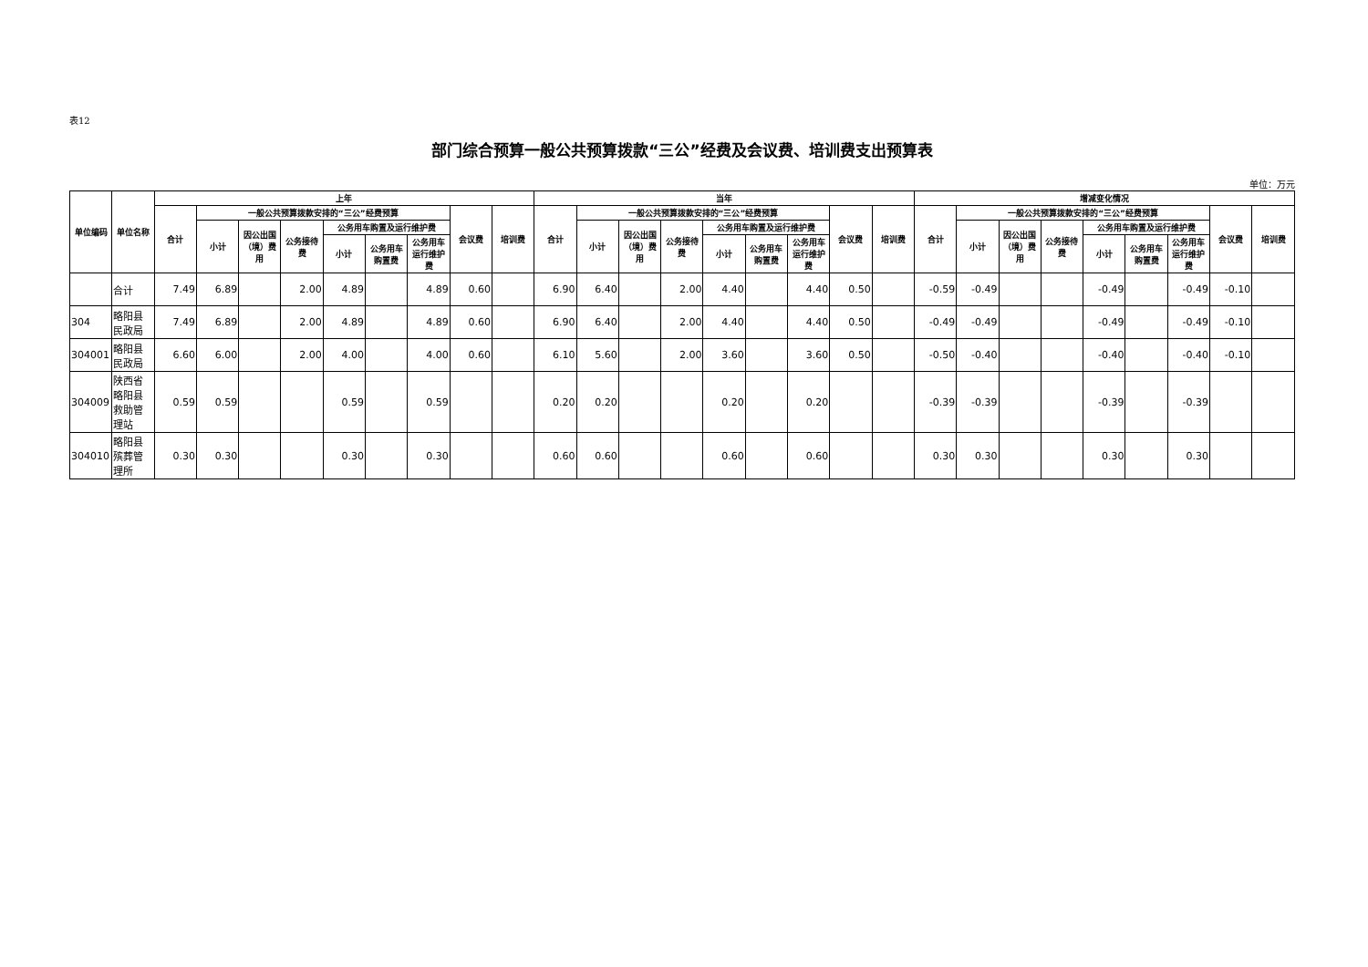表12
部门综合预算一般公共预算拨款“三公”经费及会议费、培训费支出预算表
单位：万元
| 单位编码 | 单位名称 | 上年 | | | | | | | | | 当年 | | | | | | | | | 增减变化情况 | | | | | | | | |
| --- | --- | --- | --- | --- | --- | --- | --- | --- | --- | --- | --- | --- | --- | --- | --- | --- | --- | --- | --- | --- | --- | --- | --- | --- | --- | --- | --- | --- |
| | | 合计 | 一般公共预算拨款安排的“三公”经费预算 | | | | | | 会议费 | 培训费 | 合计 | 一般公共预算拨款安排的“三公”经费预算 | | | | | | 会议费 | 培训费 | 合计 | 一般公共预算拨款安排的“三公”经费预算 | | | | | | 会议费 | 培训费 |
| | | | 小计 | 因公出国（境）费用 | 公务接待费 | 公务用车购置及运行维护费 | | | | | | 小计 | 因公出国（境）费用 | 公务接待费 | 公务用车购置及运行维护费 | | | | | | 小计 | 因公出国（境）费用 | 公务接待费 | 公务用车购置及运行维护费 | | | | |
| | | | | | | 小计 | 公务用车购置费 | 公务用车运行维护费 | | | | | | | 小计 | 公务用车购置费 | 公务用车运行维护费 | | | | | | | 小计 | 公务用车购置费 | 公务用车运行维护费 | | |
| | 合计 | 7.49 | 6.89 | | 2.00 | 4.89 | | 4.89 | 0.60 | | 6.90 | 6.40 | | 2.00 | 4.40 | | 4.40 | 0.50 | | -0.59 | -0.49 | | | -0.49 | | -0.49 | -0.10 | |
| 304 | 略阳县民政局 | 7.49 | 6.89 | | 2.00 | 4.89 | | 4.89 | 0.60 | | 6.90 | 6.40 | | 2.00 | 4.40 | | 4.40 | 0.50 | | -0.49 | -0.49 | | | -0.49 | | -0.49 | -0.10 | |
| 304001 | 略阳县民政局 | 6.60 | 6.00 | | 2.00 | 4.00 | | 4.00 | 0.60 | | 6.10 | 5.60 | | 2.00 | 3.60 | | 3.60 | 0.50 | | -0.50 | -0.40 | | | -0.40 | | -0.40 | -0.10 | |
| 304009 | 陕西省略阳县救助管理站 | 0.59 | 0.59 | | | 0.59 | | 0.59 | | | 0.20 | 0.20 | | | 0.20 | | 0.20 | | | -0.39 | -0.39 | | | -0.39 | | -0.39 | | |
| 304010 | 略阳县殡葬管理所 | 0.30 | 0.30 | | | 0.30 | | 0.30 | | | 0.60 | 0.60 | | | 0.60 | | 0.60 | | | 0.30 | 0.30 | | | 0.30 | | 0.30 | | |